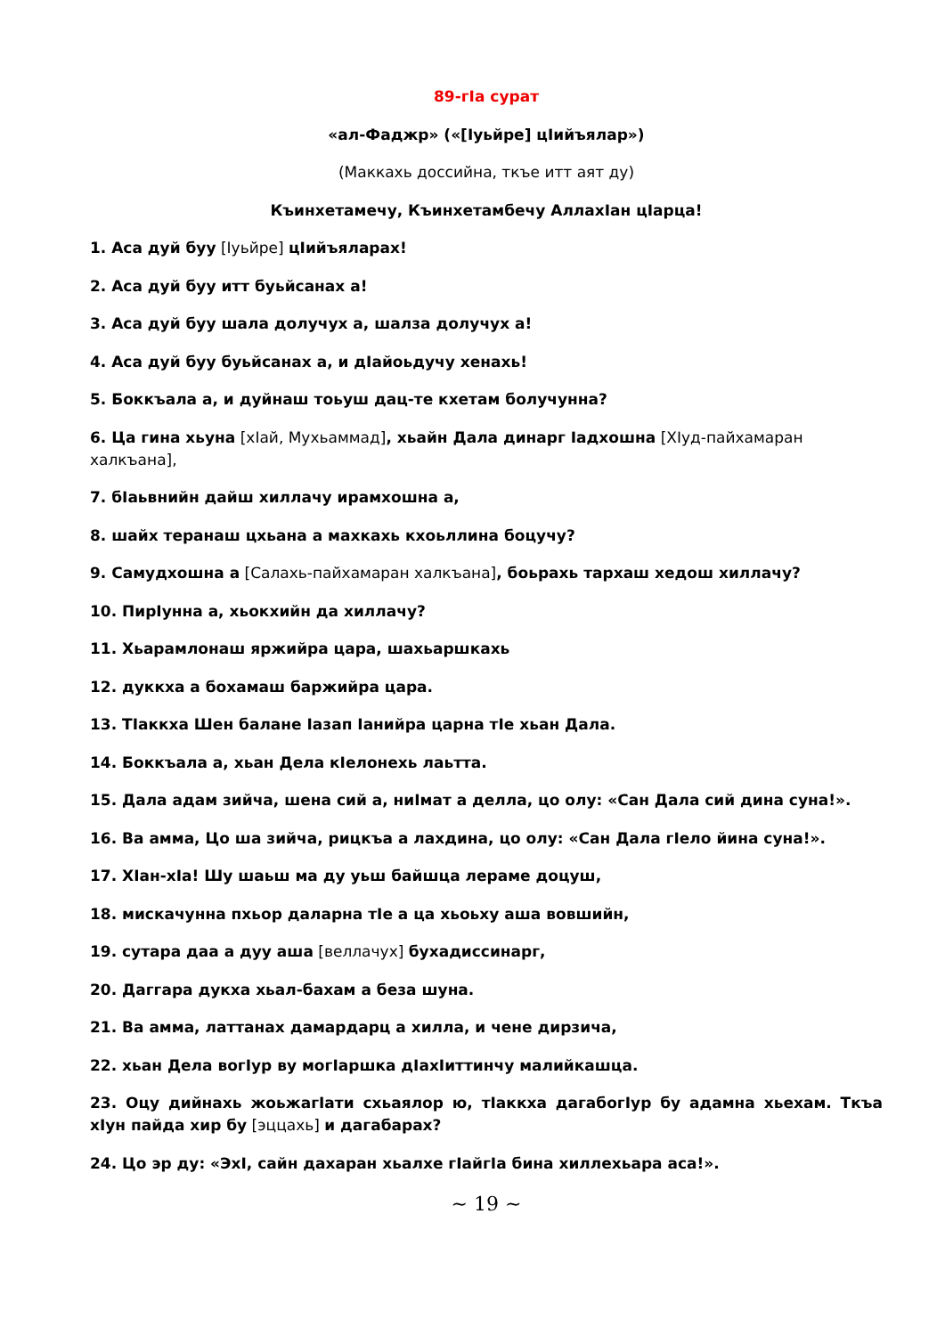89-гIа сурат
«ал-Фаджр» («[Iуьйре] цIийъялар»)
(Маккахь доссийна, ткъе итт аят ду)
Къинхетамечу, Къинхетамбечу АллахIан цIарца!
1. Аса дуй буу [Iуьйре] цIийъяларах!
2. Аса дуй буу итт буьйсанах а!
3. Аса дуй буу шала долучух а, шалза долучух а!
4. Аса дуй буу буьйсанах а, и дIайоьдучу хенахь!
5. Боккъала а, и дуйнаш тоьуш дац-те кхетам болучунна?
6. Ца гина хьуна [хIай, Мухьаммад], хьайн Дала динарг Iадхошна [ХIуд-пайхамаран халкъана],
7. бIаьвнийн дайш хиллачу ирамхошна а,
8. шайх теранаш цхьана а махкахь кхоьллина боцучу?
9. Самудхошна а [Салахь-пайхамаран халкъана], боьрахь тархаш хедош хиллачу?
10. ПирIунна а, хьокхийн да хиллачу?
11. Хьарамлонаш яржийра цара, шахьаршкахь
12. дуккха а бохамаш баржийра цара.
13. ТIаккха Шен балане Iазап Iанийра царна тIе хьан Дала.
14. Боккъала а, хьан Дела кIелонехь лаьтта.
15. Дала адам зийча, шена сий а, ниIмат а делла, цо олу: «Сан Дала сий дина суна!».
16. Ва амма, Цо ша зийча, рицкъа а лахдина, цо олу: «Сан Дала гIело йина суна!».
17. ХIан-хIа! Шу шаьш ма ду уьш байшца лераме доцуш,
18. мискачунна пхьор даларна тIе а ца хьоьху аша вовшийн,
19. сутара даа а дуу аша [веллачух] бухадиссинарг,
20. Даггара дукха хьал-бахам а беза шуна.
21. Ва амма, латтанах дамардарц а хилла, и чене дирзича,
22. хьан Дела вогIур ву могIаршка дIахIиттинчу малийкашца.
23. Оцу дийнахь жоьжагIати схьаялор ю, тIаккха дагабогIур бу адамна хьехам. Ткъа хIун пайда хир бу [эццахь] и дагабарах?
24. Цо эр ду: «ЭхI, сайн дахаран хьалхе гIайгIа бина хиллехьара аса!».
~ 19 ~